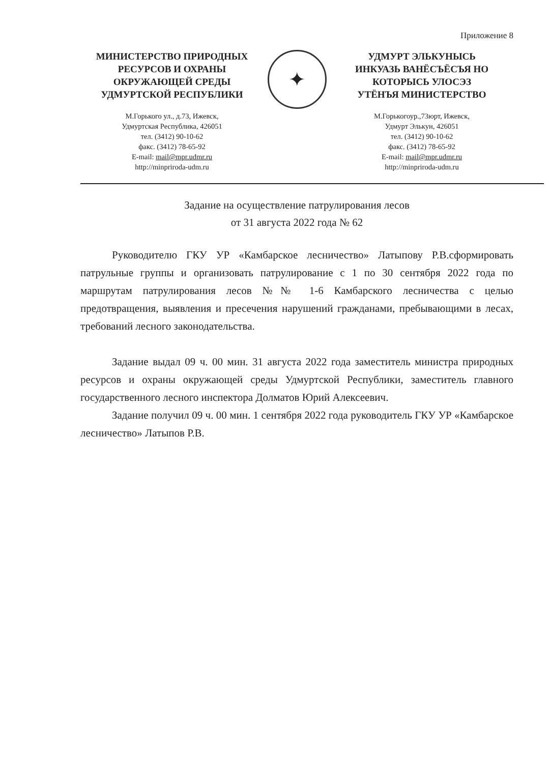Приложение 8
МИНИСТЕРСТВО ПРИРОДНЫХ
РЕСУРСОВ И ОХРАНЫ
ОКРУЖАЮЩЕЙ СРЕДЫ
УДМУРТСКОЙ РЕСПУБЛИКИ
М.Горького ул., д.73, Ижевск,
Удмуртская Республика, 426051
тел. (3412) 90-10-62
факс. (3412) 78-65-92
E-mail: mail@mpr.udmr.ru
http://minpriroda-udm.ru
✦
УДМУРТ ЭЛЬКУНЫСЬ
ИНКУАЗЬ ВАНЁСЪЁСЪЯ НО
КОТОРЫСЬ УЛОСЭЗ
УТЁНЪЯ МИНИСТЕРСТВО
М.Горькогоур.,73юрт, Ижевск,
Удмурт Элькун, 426051
тел. (3412) 90-10-62
факс. (3412) 78-65-92
E-mail: mail@mpr.udmr.ru
http://minpriroda-udm.ru
Задание на осуществление патрулирования лесов
от 31 августа 2022 года № 62
Руководителю ГКУ УР «Камбарское лесничество» Латыпову Р.В.сформировать патрульные группы и организовать патрулирование с 1 по 30 сентября 2022 года по маршрутам патрулирования лесов №№ 1-6 Камбарского лесничества с целью предотвращения, выявления и пресечения нарушений гражданами, пребывающими в лесах, требований лесного законодательства.
Задание выдал 09 ч. 00 мин. 31 августа 2022 года заместитель министра природных ресурсов и охраны окружающей среды Удмуртской Республики, заместитель главного государственного лесного инспектора Долматов Юрий Алексеевич.
Задание получил 09 ч. 00 мин. 1 сентября 2022 года руководитель ГКУ УР «Камбарское лесничество» Латыпов Р.В.